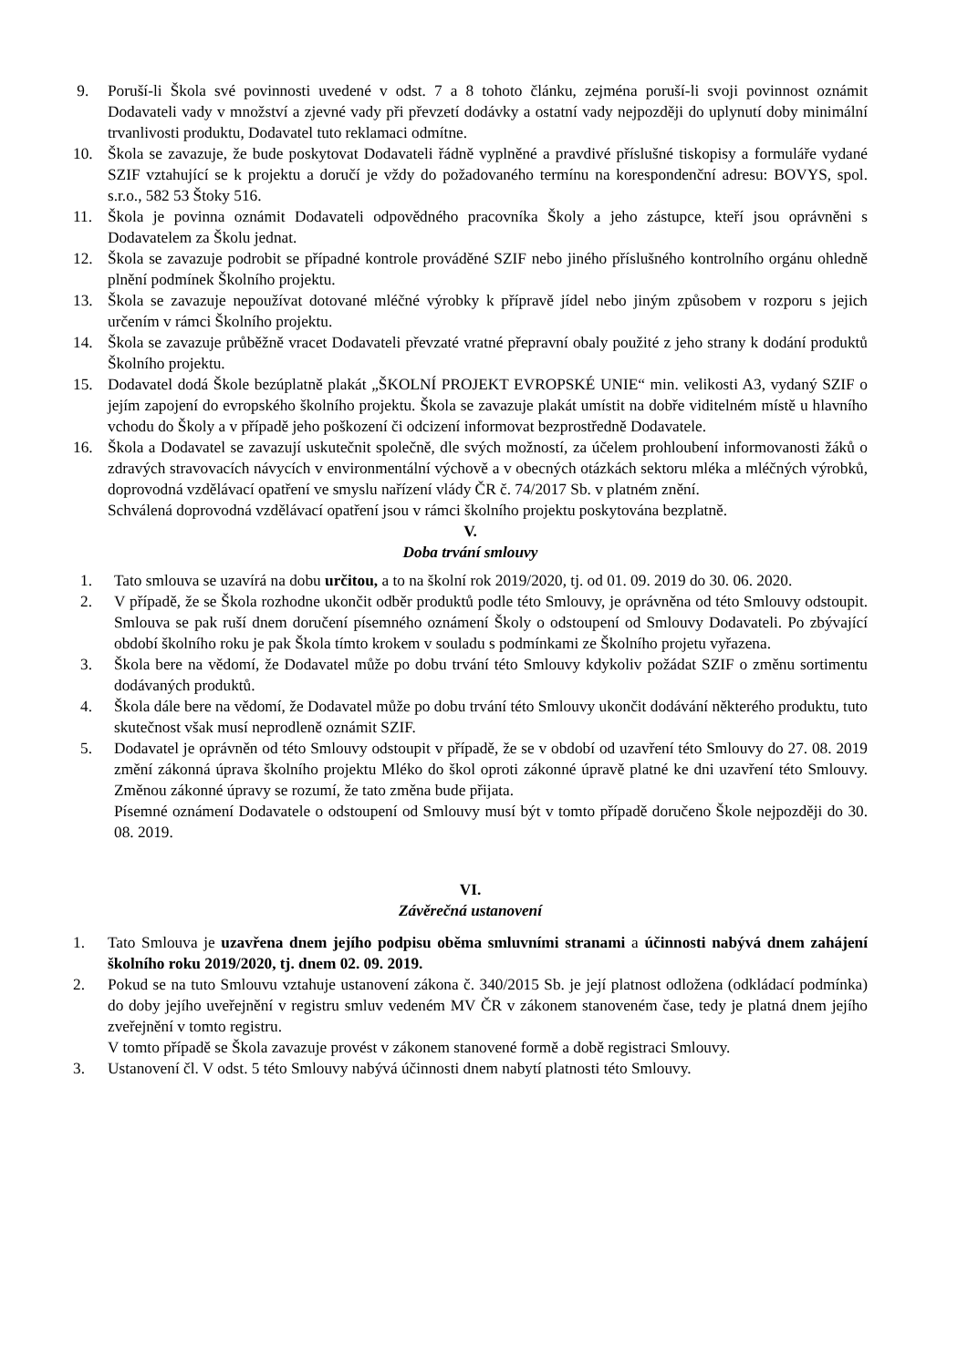9. Poruší-li Škola své povinnosti uvedené v odst. 7 a 8 tohoto článku, zejména poruší-li svoji povinnost oznámit Dodavateli vady v množství a zjevné vady při převzetí dodávky a ostatní vady nejpozději do uplynutí doby minimální trvanlivosti produktu, Dodavatel tuto reklamaci odmítne.
10. Škola se zavazuje, že bude poskytovat Dodavateli řádně vyplněné a pravdivé příslušné tiskopisy a formuláře vydané SZIF vztahující se k projektu a doručí je vždy do požadovaného termínu na korespondenční adresu: BOVYS, spol. s.r.o., 582 53 Štoky 516.
11. Škola je povinna oznámit Dodavateli odpovědného pracovníka Školy a jeho zástupce, kteří jsou oprávněni s Dodavatelem za Školu jednat.
12. Škola se zavazuje podrobit se případné kontrole prováděné SZIF nebo jiného příslušného kontrolního orgánu ohledně plnění podmínek Školního projektu.
13. Škola se zavazuje nepoužívat dotované mléčné výrobky k přípravě jídel nebo jiným způsobem v rozporu s jejich určením v rámci Školního projektu.
14. Škola se zavazuje průběžně vracet Dodavateli převzaté vratné přepravní obaly použité z jeho strany k dodání produktů Školního projektu.
15. Dodavatel dodá Škole bezúplatně plakát „ŠKOLNÍ PROJEKT EVROPSKÉ UNIE“ min. velikosti A3, vydaný SZIF o jejím zapojení do evropského školního projektu. Škola se zavazuje plakát umístit na dobře viditelném místě u hlavního vchodu do Školy a v případě jeho poškození či odcizení informovat bezprostředně Dodavatele.
16. Škola a Dodavatel se zavazují uskutečnit společně, dle svých možností, za účelem prohloubení informovanosti žáků o zdravých stravovacích návycích v environmentální výchově a v obecných otázkách sektoru mléka a mléčných výrobků, doprovodná vzdělávací opatření ve smyslu nařízení vlády ČR č. 74/2017 Sb. v platném znění.
Schválená doprovodná vzdělávací opatření jsou v rámci školního projektu poskytována bezplatně.
V.
Doba trvání smlouvy
1. Tato smlouva se uzavírá na dobu určitou, a to na školní rok 2019/2020, tj. od 01. 09. 2019 do 30. 06. 2020.
2. V případě, že se Škola rozhodne ukončit odběr produktů podle této Smlouvy, je oprávněna od této Smlouvy odstoupit. Smlouva se pak ruší dnem doručení písemného oznámení Školy o odstoupení od Smlouvy Dodavateli. Po zbývající období školního roku je pak Škola tímto krokem v souladu s podmínkami ze Školního projetu vyřazena.
3. Škola bere na vědomí, že Dodavatel může po dobu trvání této Smlouvy kdykoliv požádat SZIF o změnu sortimentu dodávaných produktů.
4. Škola dále bere na vědomí, že Dodavatel může po dobu trvání této Smlouvy ukončit dodávání některého produktu, tuto skutečnost však musí neprodleně oznámit SZIF.
5. Dodavatel je oprávněn od této Smlouvy odstoupit v případě, že se v období od uzavření této Smlouvy do 27. 08. 2019 změní zákonná úprava školního projektu Mléko do škol oproti zákonné úpravě platné ke dni uzavření této Smlouvy. Změnou zákonné úpravy se rozumí, že tato změna bude přijata.
Písemné oznámení Dodavatele o odstoupení od Smlouvy musí být v tomto případě doručeno Škole nejpozději do 30. 08. 2019.
VI.
Závěrečná ustanovení
1. Tato Smlouva je uzavřena dnem jejího podpisu oběma smluvními stranami a účinnosti nabývá dnem zahájení školního roku 2019/2020, tj. dnem 02. 09. 2019.
2. Pokud se na tuto Smlouvu vztahuje ustanovení zákona č. 340/2015 Sb. je její platnost odložena (odkládací podmínka) do doby jejího uveřejnění v registru smluv vedeném MV ČR v zákonem stanoveném čase, tedy je platná dnem jejího zveřejnění v tomto registru.
V tomto případě se Škola zavazuje provést v zákonem stanovené formě a době registraci Smlouvy.
3. Ustanovení čl. V odst. 5 této Smlouvy nabývá účinnosti dnem nabytí platnosti této Smlouvy.